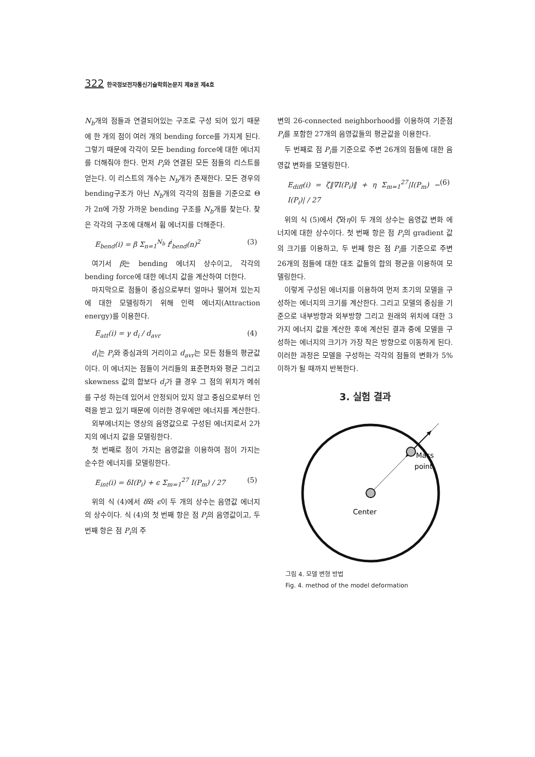322 한국정보전자통신기술학회논문지 제8권 제4호
N<sub>b</sub>개의 점들과 연결되어있는 구조로 구성 되어 있기 때문에 한 개의 점이 여러 개의 bending force를 가지게 된다. 그렇기 때문에 각각이 모든 bending force에 대한 에너지를 더해줘야 한다. 먼저 P<sub>i</sub>와 연결된 모든 점들의 리스트를 얻는다. 이 리스트의 개수는 N<sub>b</sub>개가 존재한다. 모든 경우의 bending구조가 아닌 N<sub>b</sub>개의 각각의 점들을 기준으로 Θ가 2π에 가장 가까운 bending 구조를 N<sub>b</sub>개를 찾는다. 찾은 각각의 구조에 대해서 휨 에너지를 더해준다.
E<sub>bend</sub>(i) = β Σ<sub>n=1</sub><sup>N<sub>b</sub></sup> f<sup>i</sup><sub>bend</sub>(n)<sup>2</sup> (3)
여기서 β는 bending 에너지 상수이고, 각각의 bending force에 대한 에너지 값을 계산하여 더한다.
마지막으로 점들이 중심으로부터 얼마나 떨어져 있는지에 대한 모델링하기 위해 인력 에너지(Attraction energy)를 이용한다.
E<sub>att</sub>(i) = γ d<sub>i</sub> / d<sub>avr</sub> (4)
d<sub>i</sub>는 P<sub>i</sub>와 중심과의 거리이고 d<sub>avr</sub>는 모든 점들의 평균값이다. 이 에너지는 점들이 거리들의 표준편차와 평균 그리고 skewness 값의 합보다 d<sub>i</sub>가 클 경우 그 점의 위치가 메쉬를 구성 하는데 있어서 안정되어 있지 않고 중심으로부터 인력을 받고 있기 때문에 이러한 경우에만 에너지를 계산한다.
외부에너지는 영상의 음영값으로 구성된 에너지로서 2가지의 에너지 값을 모델링한다.
첫 번째로 점이 가지는 음영값을 이용하여 점이 가지는 순수한 에너지를 모델링한다.
E<sub>int</sub>(i) = δI(P<sub>i</sub>) + ϵ Σ<sub>m=1</sub><sup>27</sup> I(P<sub>m</sub>) / 27 (5)
위의 식 (4)에서 δ와 ϵ이 두 개의 상수는 음영값 에너지의 상수이다. 식 (4)의 첫 번째 항은 점 P<sub>i</sub>의 음영값이고, 두 번째 항은 점 P<sub>i</sub>의 주
변의 26-connected neighborhood를 이용하여 기준점 P<sub>i</sub>를 포함한 27개의 음영값들의 평균값을 이용한다.
두 번째로 점 P<sub>i</sub>를 기준으로 주변 26개의 점들에 대한 음영값 변화를 모델링한다.
E<sub>diff</sub>(i) = ζ‖∇I(P<sub>i</sub>)‖ + η Σ<sub>m=1</sub><sup>27</sup>|I(P<sub>m</sub>) − I(P<sub>i</sub>)| / 27 (6)
위의 식 (5)에서 ζ와η이 두 개의 상수는 음영값 변화 에너지에 대한 상수이다. 첫 번째 항은 점 P<sub>i</sub>의 gradient 값의 크기를 이용하고, 두 번째 항은 점 P<sub>i</sub>를 기준으로 주변 26개의 점들에 대한 대조 값들의 합의 평균을 이용하여 모델링한다.
이렇게 구성된 에너지를 이용하여 먼저 초기의 모델을 구성하는 에너지의 크기를 계산한다. 그리고 모델의 중심을 기준으로 내부방향과 외부방향 그리고 원래의 위치에 대한 3가지 에너지 값을 계산한 후에 계산된 결과 중에 모델을 구성하는 에너지의 크기가 가장 작은 방향으로 이동하게 된다. 이러한 과정은 모델을 구성하는 각각의 점들의 변화가 5%이하가 될 때까지 반복한다.
3. 실험 결과
Mass
point
Center
그림 4. 모델 변형 방법
Fig. 4. method of the model deformation